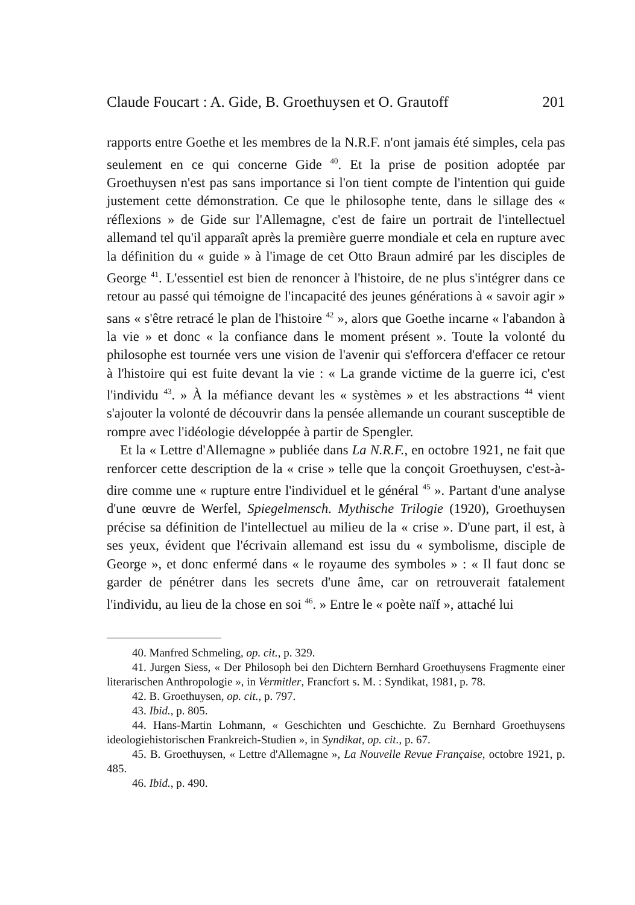Claude Foucart : A. Gide, B. Groethuysen et O. Grautoff 201
rapports entre Goethe et les membres de la N.R.F. n'ont jamais été simples, cela pas seulement en ce qui concerne Gide <sup>40</sup>. Et la prise de position adoptée par Groethuysen n'est pas sans importance si l'on tient compte de l'intention qui guide justement cette démonstration. Ce que le philosophe tente, dans le sillage des « réflexions » de Gide sur l'Allemagne, c'est de faire un portrait de l'intellectuel allemand tel qu'il apparaît après la première guerre mondiale et cela en rupture avec la définition du « guide » à l'image de cet Otto Braun admiré par les disciples de George <sup>41</sup>. L'essentiel est bien de renoncer à l'histoire, de ne plus s'intégrer dans ce retour au passé qui témoigne de l'incapacité des jeunes générations à « savoir agir » sans « s'être retracé le plan de l'histoire <sup>42</sup> », alors que Goethe incarne « l'abandon à la vie » et donc « la confiance dans le moment présent ». Toute la volonté du philosophe est tournée vers une vision de l'avenir qui s'efforcera d'effacer ce retour à l'histoire qui est fuite devant la vie : « La grande victime de la guerre ici, c'est l'individu <sup>43</sup>. » À la méfiance devant les « systèmes » et les abstractions <sup>44</sup> vient s'ajouter la volonté de découvrir dans la pensée allemande un courant susceptible de rompre avec l'idéologie développée à partir de Spengler.
Et la « Lettre d'Allemagne » publiée dans La N.R.F., en octobre 1921, ne fait que renforcer cette description de la « crise » telle que la conçoit Groethuysen, c'est-à-dire comme une « rupture entre l'individuel et le général <sup>45</sup> ». Partant d'une analyse d'une œuvre de Werfel, Spiegelmensch. Mythische Trilogie (1920), Groethuysen précise sa définition de l'intellectuel au milieu de la « crise ». D'une part, il est, à ses yeux, évident que l'écrivain allemand est issu du « symbolisme, disciple de George », et donc enfermé dans « le royaume des symboles » : « Il faut donc se garder de pénétrer dans les secrets d'une âme, car on retrouverait fatalement l'individu, au lieu de la chose en soi <sup>46</sup>. » Entre le « poète naïf », attaché lui
40. Manfred Schmeling, op. cit., p. 329.
41. Jurgen Siess, « Der Philosoph bei den Dichtern Bernhard Groethuysens Fragmente einer literarischen Anthropologie », in Vermitler, Francfort s. M. : Syndikat, 1981, p. 78.
42. B. Groethuysen, op. cit., p. 797.
43. Ibid., p. 805.
44. Hans-Martin Lohmann, « Geschichten und Geschichte. Zu Bernhard Groethuysens ideologiehistorischen Frankreich-Studien », in Syndikat, op. cit., p. 67.
45. B. Groethuysen, « Lettre d'Allemagne », La Nouvelle Revue Française, octobre 1921, p. 485.
46. Ibid., p. 490.